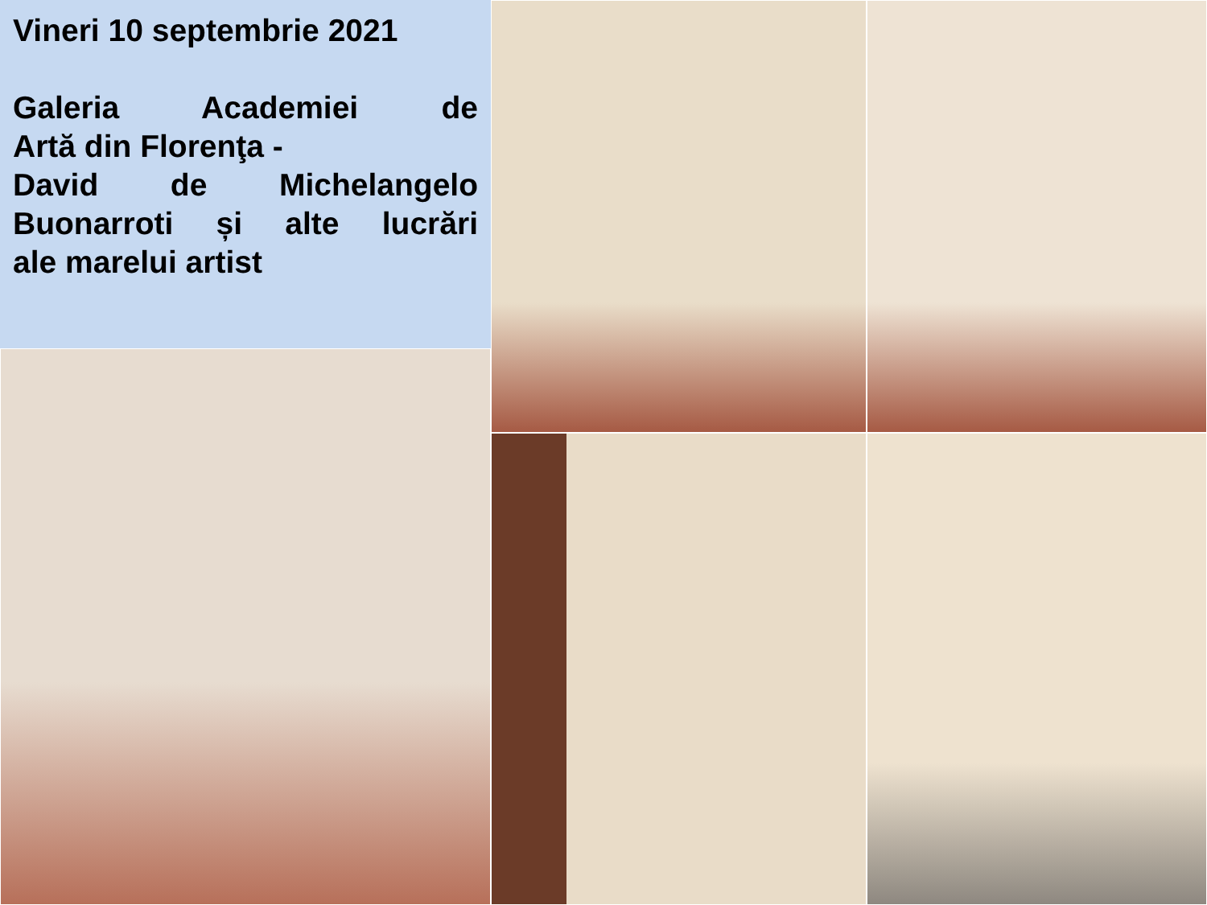Vineri 10 septembrie 2021
Galeria Academiei de
Artă din Florenţa -
David de Michelangelo
Buonarroti și alte lucrări
ale marelui artist